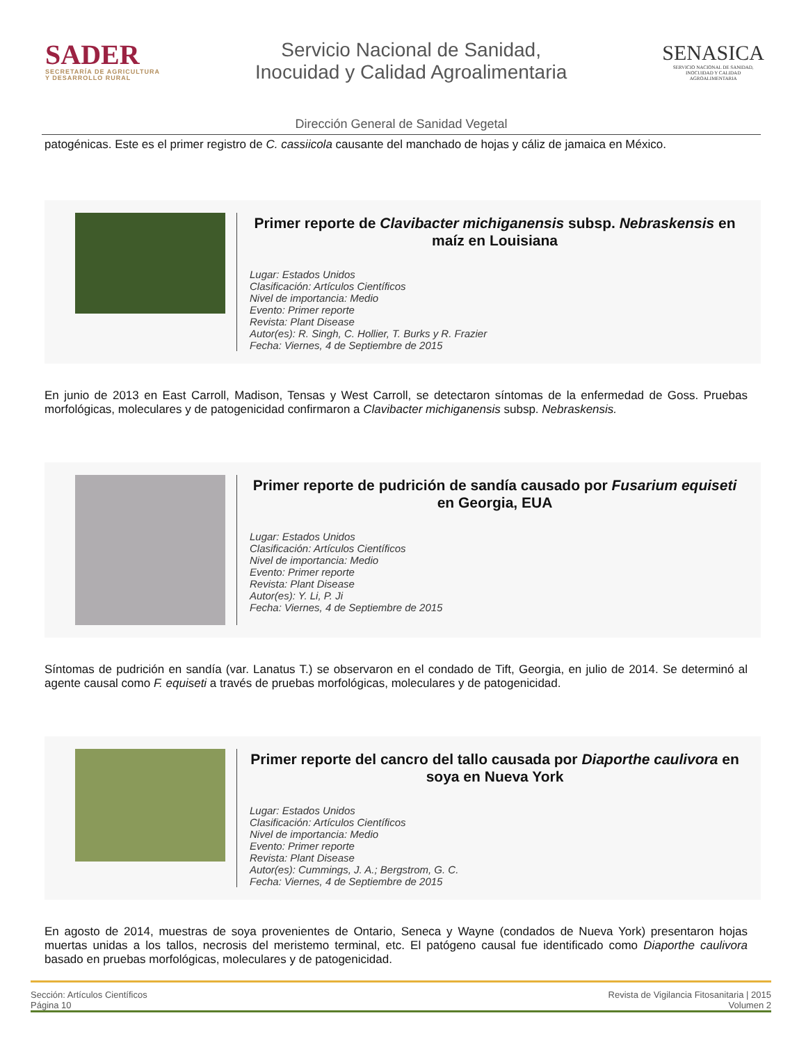SADER
SECRETARÍA DE AGRICULTURA
Y DESARROLLO RURAL
Servicio Nacional de Sanidad,
Inocuidad y Calidad Agroalimentaria
SENASICA
SERVICIO NACIONAL DE SANIDAD,
INOCUIDAD Y CALIDAD
AGROALIMENTARIA
Dirección General de Sanidad Vegetal
patogénicas. Este es el primer registro de C. cassiicola causante del manchado de hojas y cáliz de jamaica en México.
Primer reporte de Clavibacter michiganensis subsp. Nebraskensis en maíz en Louisiana
Lugar: Estados Unidos
Clasificación: Artículos Científicos
Nivel de importancia: Medio
Evento: Primer reporte
Revista: Plant Disease
Autor(es): R. Singh, C. Hollier, T. Burks y R. Frazier
Fecha: Viernes, 4 de Septiembre de 2015
En junio de 2013 en East Carroll, Madison, Tensas y West Carroll, se detectaron síntomas de la enfermedad de Goss. Pruebas morfológicas, moleculares y de patogenicidad confirmaron a Clavibacter michiganensis subsp. Nebraskensis.
Primer reporte de pudrición de sandía causado por Fusarium equiseti en Georgia, EUA
Lugar: Estados Unidos
Clasificación: Artículos Científicos
Nivel de importancia: Medio
Evento: Primer reporte
Revista: Plant Disease
Autor(es): Y. Li, P. Ji
Fecha: Viernes, 4 de Septiembre de 2015
Síntomas de pudrición en sandía (var. Lanatus T.) se observaron en el condado de Tift, Georgia, en julio de 2014. Se determinó al agente causal como F. equiseti a través de pruebas morfológicas, moleculares y de patogenicidad.
Primer reporte del cancro del tallo causada por Diaporthe caulivora en soya en Nueva York
Lugar: Estados Unidos
Clasificación: Artículos Científicos
Nivel de importancia: Medio
Evento: Primer reporte
Revista: Plant Disease
Autor(es): Cummings, J. A.; Bergstrom, G. C.
Fecha: Viernes, 4 de Septiembre de 2015
En agosto de 2014, muestras de soya provenientes de Ontario, Seneca y Wayne (condados de Nueva York) presentaron hojas muertas unidas a los tallos, necrosis del meristemo terminal, etc. El patógeno causal fue identificado como Diaporthe caulivora basado en pruebas morfológicas, moleculares y de patogenicidad.
Sección: Artículos Científicos
Página 10
Revista de Vigilancia Fitosanitaria | 2015
Volumen 2